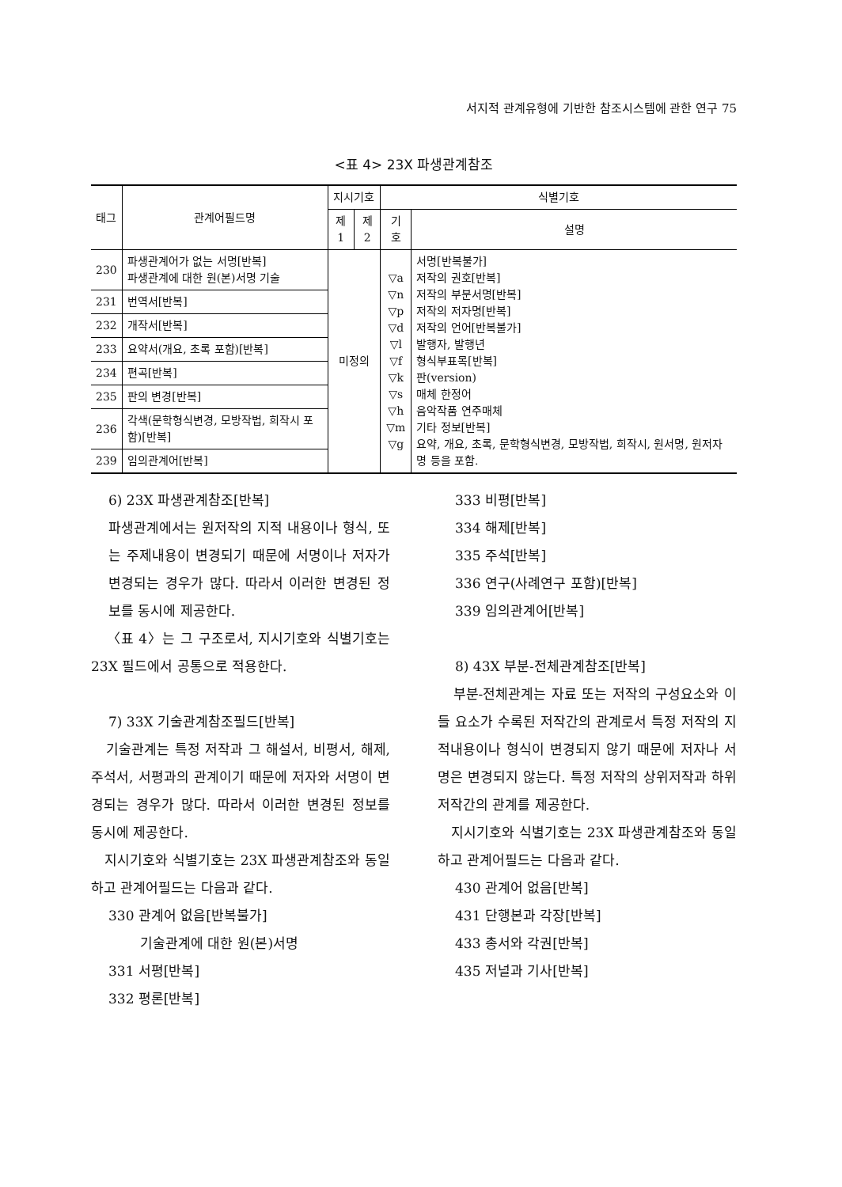서지적 관계유형에 기반한 참조시스템에 관한 연구 75
<표 4> 23X 파생관계참조
| 태그 | 관계어필드명 | 지시기호 | | 식별기호 | |
| --- | --- | --- | --- | --- | --- |
| | | 제1 | 제2 | 기호 | 설명 |
| 230 | 파생관계어가 없는 서명[반복] 파생관계에 대한 원(본)서명 기술 | 미정의 | | ▽a ▽n ▽p ▽d ▽l ▽f ▽k ▽s ▽h ▽m ▽g | 서명[반복불가] 저작의 권호[반복] 저작의 부분서명[반복] 저작의 저자명[반복] 저작의 언어[반복불가] 발행자, 발행년 형식부표목[반복] 판(version) 매체 한정어 음악작품 연주매체 기타 정보[반복] 요약, 개요, 초록, 문학형식변경, 모방작법, 희작시, 원서명, 원저자명 등을 포함. |
| 231 | 번역서[반복] | | | | |
| 232 | 개작서[반복] | | | | |
| 233 | 요약서(개요, 초록 포함)[반복] | | | | |
| 234 | 편곡[반복] | | | | |
| 235 | 판의 변경[반복] | | | | |
| 236 | 각색(문학형식변경, 모방작법, 희작시 포함)[반복] | | | | |
| 239 | 임의관계어[반복] | | | | |
6) 23X 파생관계참조[반복]
파생관계에서는 원저작의 지적 내용이나 형식, 또는 주제내용이 변경되기 때문에 서명이나 저자가 변경되는 경우가 많다. 따라서 이러한 변경된 정보를 동시에 제공한다.
〈표 4〉는 그 구조로서, 지시기호와 식별기호는 23X 필드에서 공통으로 적용한다.
7) 33X 기술관계참조필드[반복]
기술관계는 특정 저작과 그 해설서, 비평서, 해제, 주석서, 서평과의 관계이기 때문에 저자와 서명이 변경되는 경우가 많다. 따라서 이러한 변경된 정보를 동시에 제공한다.
지시기호와 식별기호는 23X 파생관계참조와 동일하고 관계어필드는 다음과 같다.
330 관계어 없음[반복불가]
기술관계에 대한 원(본)서명
331 서평[반복]
332 평론[반복]
333 비평[반복]
334 해제[반복]
335 주석[반복]
336 연구(사례연구 포함)[반복]
339 임의관계어[반복]
8) 43X 부분-전체관계참조[반복]
부분-전체관계는 자료 또는 저작의 구성요소와 이들 요소가 수록된 저작간의 관계로서 특정 저작의 지적내용이나 형식이 변경되지 않기 때문에 저자나 서명은 변경되지 않는다. 특정 저작의 상위저작과 하위저작간의 관계를 제공한다.
지시기호와 식별기호는 23X 파생관계참조와 동일하고 관계어필드는 다음과 같다.
430 관계어 없음[반복]
431 단행본과 각장[반복]
433 총서와 각권[반복]
435 저널과 기사[반복]